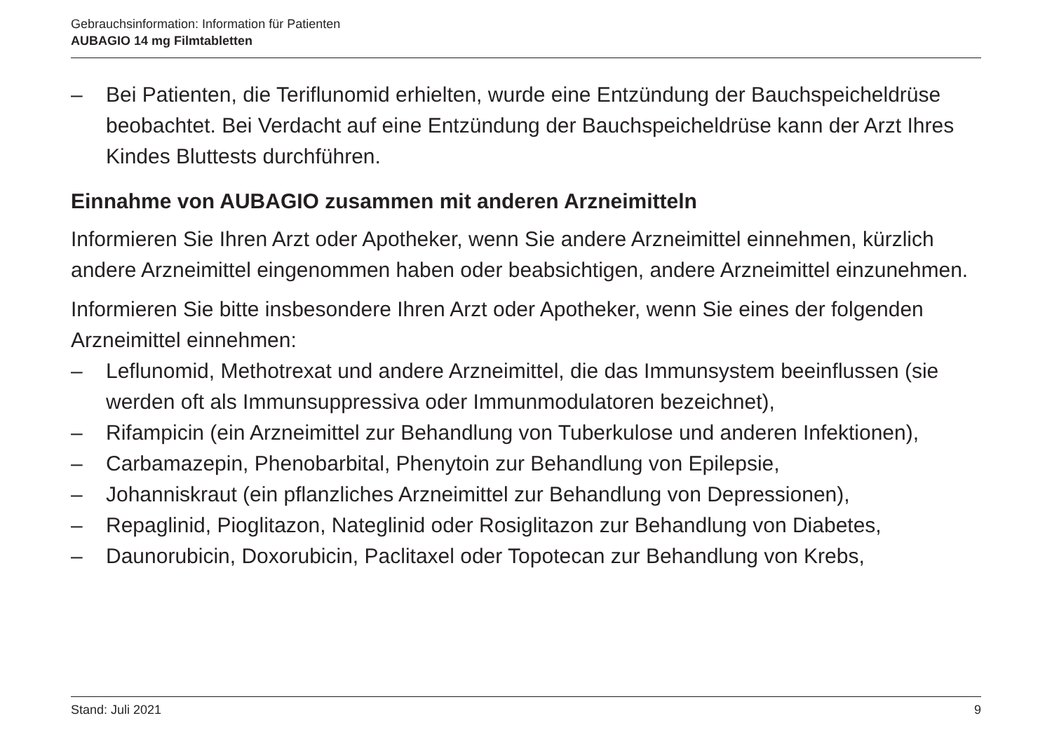Gebrauchsinformation: Information für Patienten
AUBAGIO 14 mg Filmtabletten
– Bei Patienten, die Teriflunomid erhielten, wurde eine Entzündung der Bauchspeicheldrüse beobachtet. Bei Verdacht auf eine Entzündung der Bauchspeicheldrüse kann der Arzt Ihres Kindes Bluttests durchführen.
Einnahme von AUBAGIO zusammen mit anderen Arzneimitteln
Informieren Sie Ihren Arzt oder Apotheker, wenn Sie andere Arzneimittel einnehmen, kürzlich andere Arzneimittel eingenommen haben oder beabsichtigen, andere Arzneimittel einzunehmen.
Informieren Sie bitte insbesondere Ihren Arzt oder Apotheker, wenn Sie eines der folgenden Arzneimittel einnehmen:
– Leflunomid, Methotrexat und andere Arzneimittel, die das Immunsystem beeinflussen (sie werden oft als Immunsuppressiva oder Immunmodulatoren bezeichnet),
– Rifampicin (ein Arzneimittel zur Behandlung von Tuberkulose und anderen Infektionen),
– Carbamazepin, Phenobarbital, Phenytoin zur Behandlung von Epilepsie,
– Johanniskraut (ein pflanzliches Arzneimittel zur Behandlung von Depressionen),
– Repaglinid, Pioglitazon, Nateglinid oder Rosiglitazon zur Behandlung von Diabetes,
– Daunorubicin, Doxorubicin, Paclitaxel oder Topotecan zur Behandlung von Krebs,
Stand: Juli 2021 9